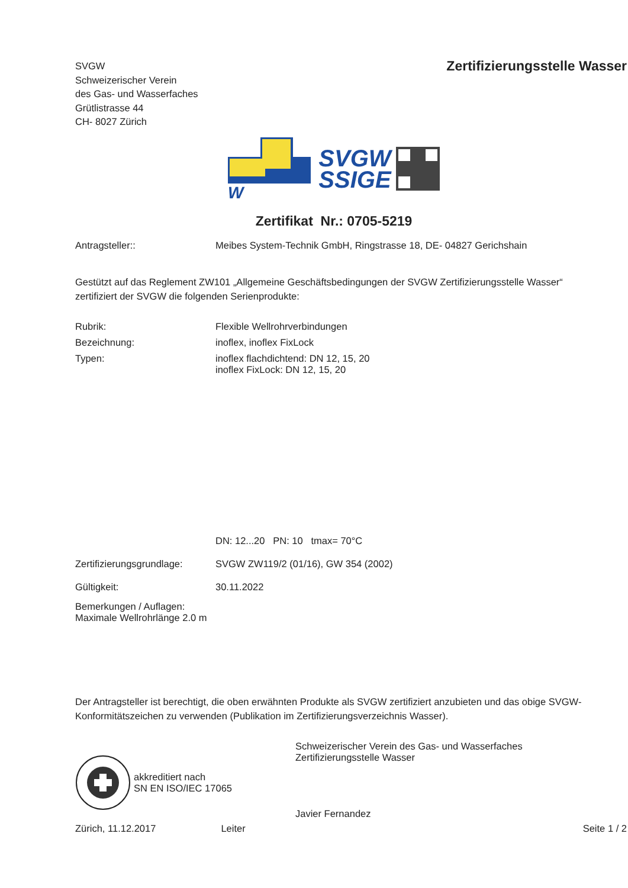SVGW
Schweizerischer Verein
des Gas- und Wasserfaches
Grütlistrasse 44
CH- 8027 Zürich
Zertifizierungsstelle Wasser
W
SVGW
SSIGE
Zertifikat Nr.: 0705-5219
Antragsteller:: Meibes System-Technik GmbH, Ringstrasse 18, DE- 04827 Gerichshain
Gestützt auf das Reglement ZW101 „Allgemeine Geschäftsbedingungen der SVGW Zertifizierungsstelle Wasser“ zertifiziert der SVGW die folgenden Serienprodukte:
Rubrik: Flexible Wellrohrverbindungen
Bezeichnung: inoflex, inoflex FixLock
Typen: inoflex flachdichtend: DN 12, 15, 20
inoflex FixLock: DN 12, 15, 20
DN: 12...20 PN: 10 tmax= 70°C
Zertifizierungsgrundlage:
SVGW ZW119/2 (01/16), GW 354 (2002)
Gültigkeit: 30.11.2022
Bemerkungen / Auflagen:
Maximale Wellrohrlänge 2.0 m
Der Antragsteller ist berechtigt, die oben erwähnten Produkte als SVGW zertifiziert anzubieten und das obige SVGW-Konformitätszeichen zu verwenden (Publikation im Zertifizierungsverzeichnis Wasser).
akkreditiert nach
SN EN ISO/IEC 17065
Schweizerischer Verein des Gas- und Wasserfaches
Zertifizierungsstelle Wasser
Javier Fernandez
Zürich, 11.12.2017 Leiter Seite 1 / 2